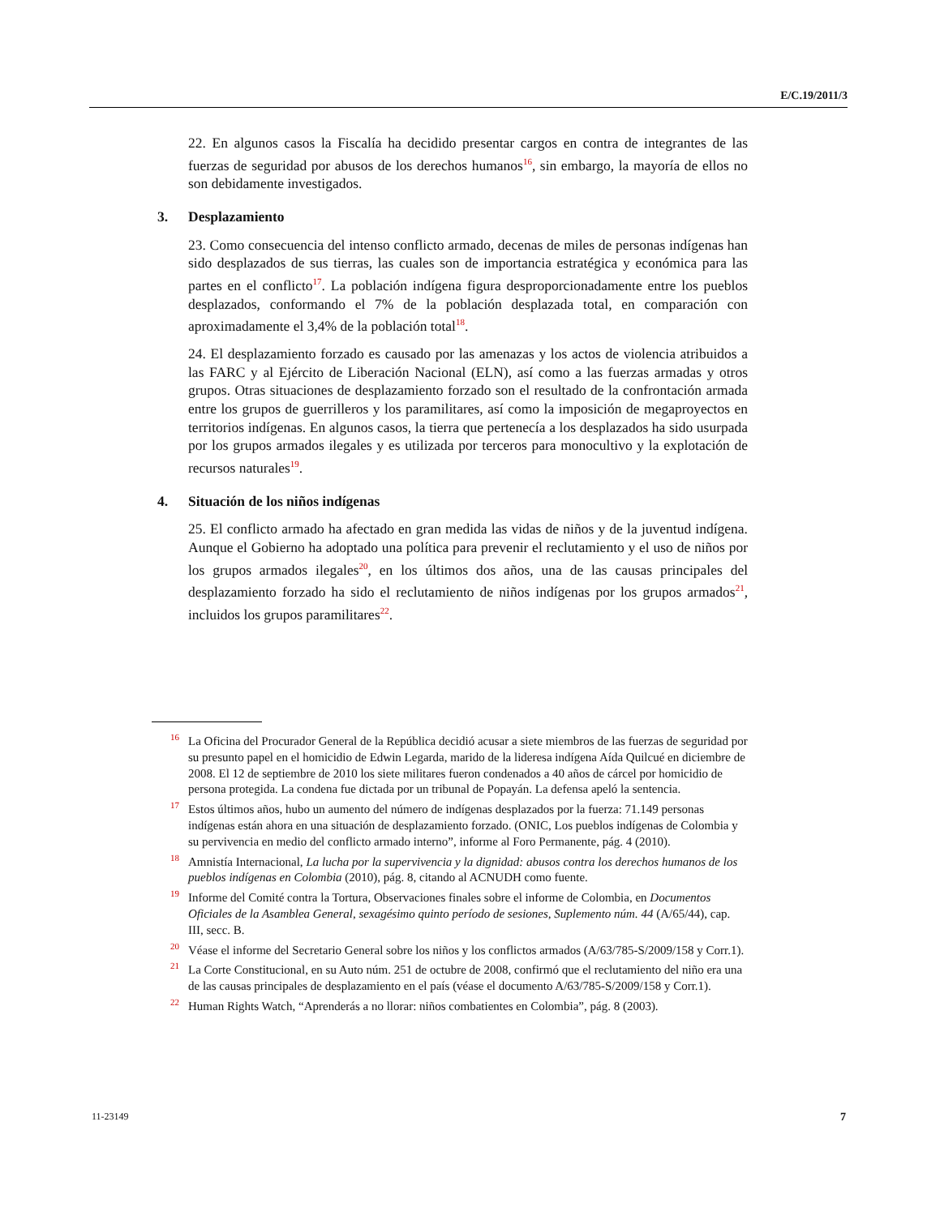E/C.19/2011/3
22. En algunos casos la Fiscalía ha decidido presentar cargos en contra de integrantes de las fuerzas de seguridad por abusos de los derechos humanos<sup>16</sup>, sin embargo, la mayoría de ellos no son debidamente investigados.
3. Desplazamiento
23. Como consecuencia del intenso conflicto armado, decenas de miles de personas indígenas han sido desplazados de sus tierras, las cuales son de importancia estratégica y económica para las partes en el conflicto<sup>17</sup>. La población indígena figura desproporcionadamente entre los pueblos desplazados, conformando el 7% de la población desplazada total, en comparación con aproximadamente el 3,4% de la población total<sup>18</sup>.
24. El desplazamiento forzado es causado por las amenazas y los actos de violencia atribuidos a las FARC y al Ejército de Liberación Nacional (ELN), así como a las fuerzas armadas y otros grupos. Otras situaciones de desplazamiento forzado son el resultado de la confrontación armada entre los grupos de guerrilleros y los paramilitares, así como la imposición de megaproyectos en territorios indígenas. En algunos casos, la tierra que pertenecía a los desplazados ha sido usurpada por los grupos armados ilegales y es utilizada por terceros para monocultivo y la explotación de recursos naturales<sup>19</sup>.
4. Situación de los niños indígenas
25. El conflicto armado ha afectado en gran medida las vidas de niños y de la juventud indígena. Aunque el Gobierno ha adoptado una política para prevenir el reclutamiento y el uso de niños por los grupos armados ilegales<sup>20</sup>, en los últimos dos años, una de las causas principales del desplazamiento forzado ha sido el reclutamiento de niños indígenas por los grupos armados<sup>21</sup>, incluidos los grupos paramilitares<sup>22</sup>.
<sup>16</sup> La Oficina del Procurador General de la República decidió acusar a siete miembros de las fuerzas de seguridad por su presunto papel en el homicidio de Edwin Legarda, marido de la lideresa indígena Aída Quilcué en diciembre de 2008. El 12 de septiembre de 2010 los siete militares fueron condenados a 40 años de cárcel por homicidio de persona protegida. La condena fue dictada por un tribunal de Popayán. La defensa apeló la sentencia.
<sup>17</sup> Estos últimos años, hubo un aumento del número de indígenas desplazados por la fuerza: 71.149 personas indígenas están ahora en una situación de desplazamiento forzado. (ONIC, Los pueblos indígenas de Colombia y su pervivencia en medio del conflicto armado interno”, informe al Foro Permanente, pág. 4 (2010).
<sup>18</sup> Amnistía Internacional, La lucha por la supervivencia y la dignidad: abusos contra los derechos humanos de los pueblos indígenas en Colombia (2010), pág. 8, citando al ACNUDH como fuente.
<sup>19</sup> Informe del Comité contra la Tortura, Observaciones finales sobre el informe de Colombia, en Documentos Oficiales de la Asamblea General, sexagésimo quinto período de sesiones, Suplemento núm. 44 (A/65/44), cap. III, secc. B.
<sup>20</sup> Véase el informe del Secretario General sobre los niños y los conflictos armados (A/63/785-S/2009/158 y Corr.1).
<sup>21</sup> La Corte Constitucional, en su Auto núm. 251 de octubre de 2008, confirmó que el reclutamiento del niño era una de las causas principales de desplazamiento en el país (véase el documento A/63/785-S/2009/158 y Corr.1).
<sup>22</sup> Human Rights Watch, “Aprenderás a no llorar: niños combatientes en Colombia”, pág. 8 (2003).
11-23149 7